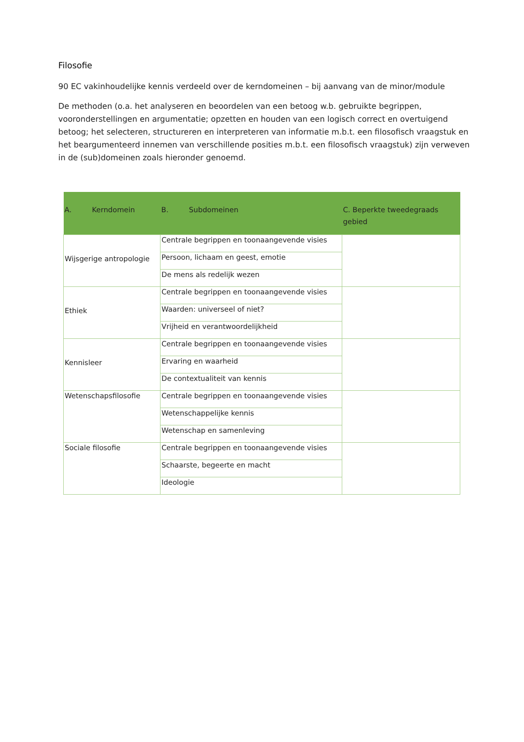Filosofie
90 EC vakinhoudelijke kennis verdeeld over de kerndomeinen – bij aanvang van de minor/module
De methoden (o.a. het analyseren en beoordelen van een betoog w.b. gebruikte begrippen, vooronderstellingen en argumentatie; opzetten en houden van een logisch correct en overtuigend betoog; het selecteren, structureren en interpreteren van informatie m.b.t. een filosofisch vraagstuk en het beargumenteerd innemen van verschillende posities m.b.t. een filosofisch vraagstuk) zijn verweven in de (sub)domeinen zoals hieronder genoemd.
| A. Kerndomein | B. Subdomeinen | C. Beperkte tweedegraads gebied |
| --- | --- | --- |
| Wijsgerige antropologie | Centrale begrippen en toonaangevende visies | |
| | Persoon, lichaam en geest, emotie | |
| | De mens als redelijk wezen | |
| Ethiek | Centrale begrippen en toonaangevende visies | |
| | Waarden: universeel of niet? | |
| | Vrijheid en verantwoordelijkheid | |
| Kennisleer | Centrale begrippen en toonaangevende visies | |
| | Ervaring en waarheid | |
| | De contextualiteit van kennis | |
| Wetenschapsfilosofie | Centrale begrippen en toonaangevende visies | |
| | Wetenschappelijke kennis | |
| | Wetenschap en samenleving | |
| Sociale filosofie | Centrale begrippen en toonaangevende visies | |
| | Schaarste, begeerte en macht | |
| | Ideologie | |